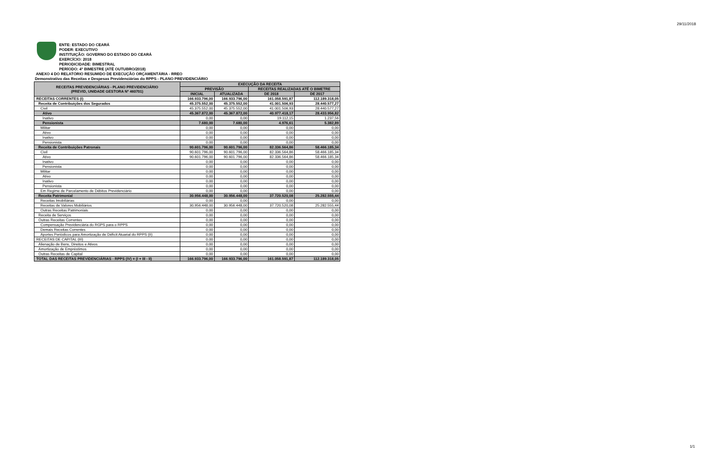29/11/2018
ENTE: ESTADO DO CEARÁ
PODER: EXECUTIVO
INSTITUIÇÃO: GOVERNO DO ESTADO DO CEARÁ
EXERCÍCIO: 2018
PERIODICIDADE: BIMESTRAL
PERÍODO: 4º BIMESTRE (ATÉ OUTUBRO/2018)
ANEXO 4 DO RELATÓRIO RESUMIDO DE EXECUÇÃO ORÇAMENTÁRIA - RREO
Demonstrativo das Receitas e Despesas Previdenciárias do RPPS - PLANO PREVIDENCIÁRIO
| RECEITAS PREVIDENCIÁRIAS - PLANO PREVIDENCIÁRIO (PREVID, UNIDADE GESTORA Nº 460701) | EXECUÇÃO DA RECEITA | | | |
| --- | --- | --- | --- | --- |
| | PREVISÃO | | RECEITAS REALIZADAS ATÉ O BIMETRE | |
| | INICIAL | ATUALIZADA | DE 2018 | DE 2017 |
| RECEITAS CORRENTES (I) | 166.933.796,00 | 166.933.796,00 | 161.058.591,87 | 112.189.318,05 |
| Receita de Contribuições dos Segurados | 45.375.552,00 | 45.375.552,00 | 41.001.506,93 | 28.440.577,27 |
| Civil | 45.375.552,00 | 45.375.552,00 | 41.001.506,93 | 28.440.577,27 |
| Ativo | 45.367.872,00 | 45.367.872,00 | 40.977.418,17 | 28.433.956,82 |
| Inativo | 0,00 | 0,00 | 19.112,15 | 1.237,56 |
| Pensionista | 7.680,00 | 7.680,00 | 4.976,61 | 5.382,89 |
| Militar | 0,00 | 0,00 | 0,00 | 0,00 |
| Ativo | 0,00 | 0,00 | 0,00 | 0,00 |
| Inativo | 0,00 | 0,00 | 0,00 | 0,00 |
| Pensionista | 0,00 | 0,00 | 0,00 | 0,00 |
| Receita de Contribuições Patronais | 90.601.796,00 | 90.601.796,00 | 82.336.564,86 | 58.466.185,34 |
| Civil | 90.601.796,00 | 90.601.796,00 | 82.336.564,86 | 58.466.185,34 |
| Ativo | 90.601.796,00 | 90.601.796,00 | 82.336.564,86 | 58.466.185,34 |
| Inativo | 0,00 | 0,00 | 0,00 | 0,00 |
| Pensionista | 0,00 | 0,00 | 0,00 | 0,00 |
| Militar | 0,00 | 0,00 | 0,00 | 0,00 |
| Ativo | 0,00 | 0,00 | 0,00 | 0,00 |
| Inativo | 0,00 | 0,00 | 0,00 | 0,00 |
| Pensionista | 0,00 | 0,00 | 0,00 | 0,00 |
| Em Regime de Parcelamento de Débitos Previdenciário | 0,00 | 0,00 | 0,00 | 0,00 |
| Receita Patrimonial | 30.956.448,00 | 30.956.448,00 | 37.720.520,08 | 25.282.555,44 |
| Receitas Imobiliárias | 0,00 | 0,00 | 0,00 | 0,00 |
| Receitas de Valores Mobiliários | 30.956.448,00 | 30.956.448,00 | 37.720.520,08 | 25.282.555,44 |
| Outras Receitas Patrimoniais | 0,00 | 0,00 | 0,00 | 0,00 |
| Receita de Serviços | 0,00 | 0,00 | 0,00 | 0,00 |
| Outras Receitas Correntes | 0,00 | 0,00 | 0,00 | 0,00 |
| Compensação Previdenciária do RGPS para o RPPS | 0,00 | 0,00 | 0,00 | 0,00 |
| Demais Receitas Correntes | 0,00 | 0,00 | 0,00 | 0,00 |
| Aportes Periódicos para Amortização de Déficit Atuarial do RPPS (II) | 0,00 | 0,00 | 0,00 | 0,00 |
| RECEITAS DE CAPITAL (III) | 0,00 | 0,00 | 0,00 | 0,00 |
| Alienação de Bens, Direitos e Ativos | 0,00 | 0,00 | 0,00 | 0,00 |
| Amortização de Empréstimos | 0,00 | 0,00 | 0,00 | 0,00 |
| Outras Receitas de Capital | 0,00 | 0,00 | 0,00 | 0,00 |
| TOTAL DAS RECEITAS PREVIDENCIÁRIAS - RPPS (IV) = (I + III - II) | 166.933.796,00 | 166.933.796,00 | 161.058.591,87 | 112.189.318,05 |
1/1